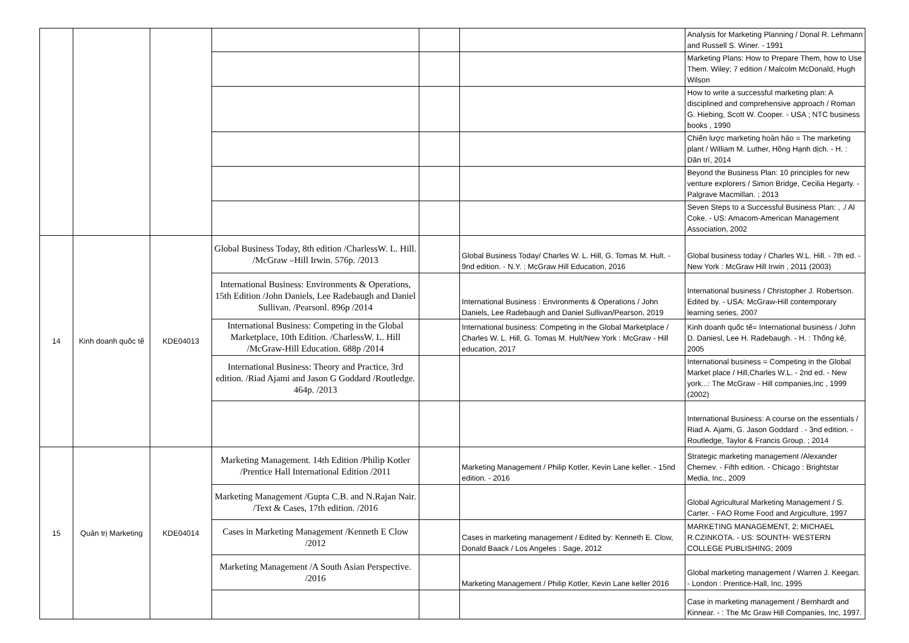| | | | | | | Analysis for Marketing Planning / Donal R. Lehmann and Russell S. Winer. - 1991 |
| | | | | | | Marketing Plans: How to Prepare Them, how to Use Them. Wiley; 7 edition / Malcolm McDonald, Hugh Wilson |
| | | | | | | How to write a successful marketing plan: A disciplined and comprehensive approach / Roman G. Hiebing, Scott W. Cooper. - USA ; NTC business books , 1990 |
| | | | | | | Chiến lược marketing hoàn hảo = The marketing plant / William M. Luther, Hồng Hạnh dịch. - H. : Dân trí, 2014 |
| | | | | | | Beyond the Business Plan: 10 principles for new venture explorers / Simon Bridge, Cecilia Hegarty. - Palgrave Macmillan. ; 2013 |
| | | | | | | Seven Steps to a Successful Business Plan: , ./ Al Coke. - US: Amacom-American Management Association, 2002 |
| 14 | Kinh doanh quốc tế | KDE04013 | Global Business Today, 8th edition /CharlessW. L. Hill. /McGraw –Hill Irwin. 576p. /2013 | | Global Business Today/ Charles W. L. Hill, G. Tomas M. Hult. - 9nd edition. - N.Y. : McGraw Hill Education, 2016 | Global business today / Charles W.L. Hill. - 7th ed. - New York : McGraw Hill Irwin , 2011 (2003) |
| | | | International Business: Environments & Operations, 15th Edition /John Daniels, Lee Radebaugh and Daniel Sullivan. /Pearsonl. 896p /2014 | | International Business : Environments & Operations / John Daniels, Lee Radebaugh and Daniel Sullivan/Pearson, 2019 | International business / Christopher J. Robertson. Edited by. - USA: McGraw-Hill contemporary learning series, 2007 |
| | | | International Business: Competing in the Global Marketplace, 10th Edition. /CharlessW. L. Hill /McGraw-Hill Education. 688p /2014 | | International business: Competing in the Global Marketplace / Charles W. L. Hill, G. Tomas M. Hult/New York : McGraw - Hill education, 2017 | Kinh doanh quốc tế= International business / John D. Daniesl, Lee H. Radebaugh. - H. : Thống kê, 2005 |
| | | | International Business: Theory and Practice, 3rd edition. /Riad Ajami and Jason G Goddard /Routledge. 464p. /2013 | | | International business = Competing in the Global Market place / Hill,Charles W.L. - 2nd ed. - New york...: The McGraw - Hill companies,Inc , 1999 (2002) |
| | | | | | | International Business: A course on the essentials / Riad A. Ajami, G. Jason Goddard . - 3nd edition. - Routledge, Taylor & Francis Group. ; 2014 |
| 15 | Quản trị Marketing | KDE04014 | Marketing Management. 14th Edition /Philip Kotler /Prentice Hall International Edition /2011 | | Marketing Management / Philip Kotler, Kevin Lane keller. - 15nd edition. - 2016 | Strategic marketing management /Alexander Chernev. - Fifth edition. - Chicago : Brightstar Media, Inc., 2009 |
| | | | Marketing Management /Gupta C.B. and N.Rajan Nair. /Text & Cases, 17th edition. /2016 | | | Global Agricultural Marketing Management / S. Carter. - FAO Rome Food and Argiculture, 1997 |
| | | | Cases in Marketing Management /Kenneth E Clow /2012 | | Cases in marketing management / Edited by: Kenneth E. Clow, Donald Baack / Los Angeles : Sage, 2012 | MARKETING MANAGEMENT, 2; MICHAEL R.CZINKOTA. - US: SOUNTH- WESTERN COLLEGE PUBLISHING; 2009 |
| | | | Marketing Management /A South Asian Perspective. /2016 | | Marketing Management / Philip Kotler, Kevin Lane keller 2016 | Global marketing management / Warren J. Keegan. - London : Prentice-Hall, Inc, 1995 |
| | | | | | | Case in marketing management / Bernhardt and Kinnear. - : The Mc Graw Hill Companies, Inc, 1997. |